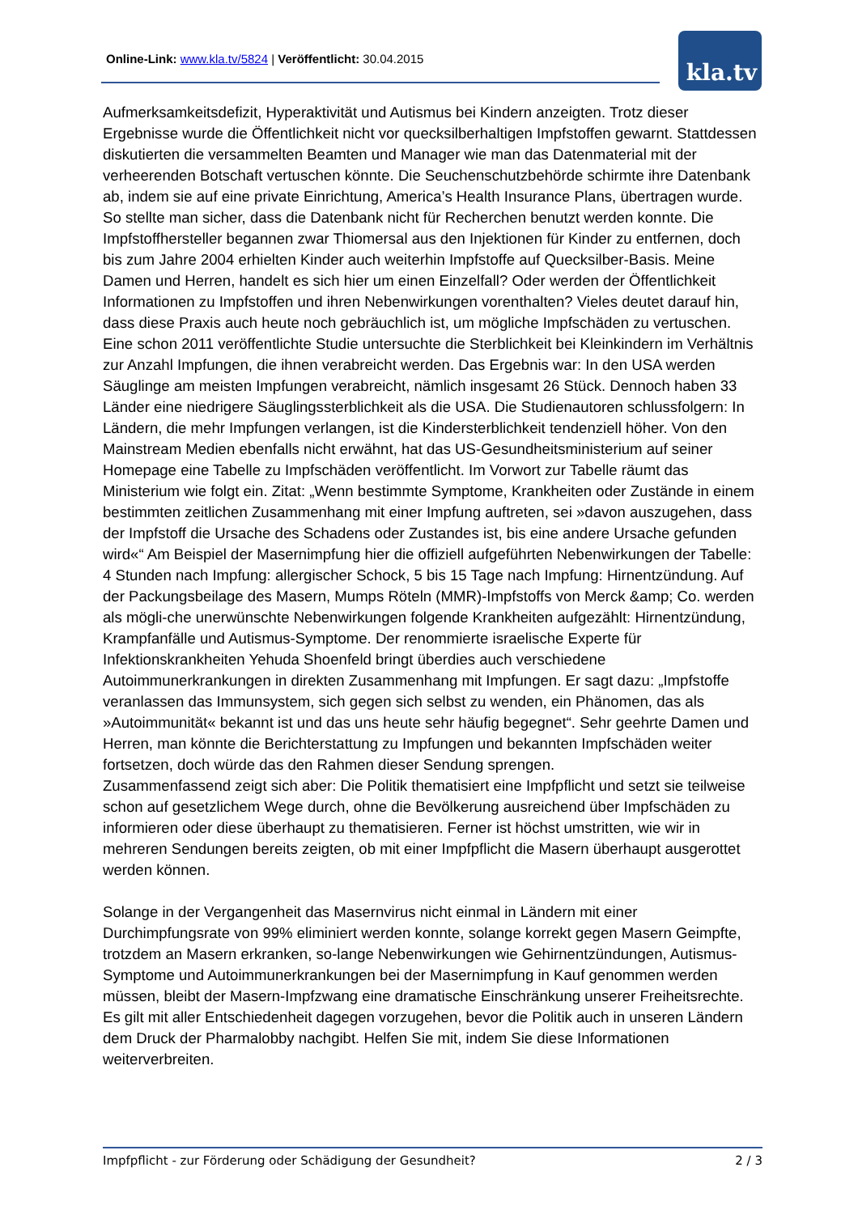Online-Link: www.kla.tv/5824 | Veröffentlicht: 30.04.2015 kla.tv
Aufmerksamkeitsdefizit, Hyperaktivität und Autismus bei Kindern anzeigten. Trotz dieser Ergebnisse wurde die Öffentlichkeit nicht vor quecksilberhaltigen Impfstoffen gewarnt. Stattdessen diskutierten die versammelten Beamten und Manager wie man das Datenmaterial mit der verheerenden Botschaft vertuschen könnte. Die Seuchenschutzbehörde schirmte ihre Datenbank ab, indem sie auf eine private Einrichtung, America’s Health Insurance Plans, übertragen wurde. So stellte man sicher, dass die Datenbank nicht für Recherchen benutzt werden konnte. Die Impfstoffhersteller begannen zwar Thiomersal aus den Injektionen für Kinder zu entfernen, doch bis zum Jahre 2004 erhielten Kinder auch weiterhin Impfstoffe auf Quecksilber-Basis. Meine Damen und Herren, handelt es sich hier um einen Einzelfall? Oder werden der Öffentlichkeit Informationen zu Impfstoffen und ihren Nebenwirkungen vorenthalten? Vieles deutet darauf hin, dass diese Praxis auch heute noch gebräuchlich ist, um mögliche Impfschäden zu vertuschen. Eine schon 2011 veröffentlichte Studie untersuchte die Sterblichkeit bei Kleinkindern im Verhältnis zur Anzahl Impfungen, die ihnen verabreicht werden. Das Ergebnis war: In den USA werden Säuglinge am meisten Impfungen verabreicht, nämlich insgesamt 26 Stück. Dennoch haben 33 Länder eine niedrigere Säuglingssterblichkeit als die USA. Die Studienautoren schlussfolgern: In Ländern, die mehr Impfungen verlangen, ist die Kindersterblichkeit tendenziell höher. Von den Mainstream Medien ebenfalls nicht erwähnt, hat das US-Gesundheitsministerium auf seiner Homepage eine Tabelle zu Impfschäden veröffentlicht. Im Vorwort zur Tabelle räumt das Ministerium wie folgt ein. Zitat: „Wenn bestimmte Symptome, Krankheiten oder Zustände in einem bestimmten zeitlichen Zusammenhang mit einer Impfung auftreten, sei »davon auszugehen, dass der Impfstoff die Ursache des Schadens oder Zustandes ist, bis eine andere Ursache gefunden wird«“ Am Beispiel der Masernimpfung hier die offiziell aufgeführten Nebenwirkungen der Tabelle: 4 Stunden nach Impfung: allergischer Schock, 5 bis 15 Tage nach Impfung: Hirnentzündung. Auf der Packungsbeilage des Masern, Mumps Röteln (MMR)-Impfstoffs von Merck &amp; Co. werden als mögli-che unerwünschte Nebenwirkungen folgende Krankheiten aufgezählt: Hirnentzündung, Krampfanfälle und Autismus-Symptome. Der renommierte israelische Experte für Infektionskrankheiten Yehuda Shoenfeld bringt überdies auch verschiedene Autoimmunerkrankungen in direkten Zusammenhang mit Impfungen. Er sagt dazu: „Impfstoffe veranlassen das Immunsystem, sich gegen sich selbst zu wenden, ein Phänomen, das als »Autoimmunität« bekannt ist und das uns heute sehr häufig begegnet“. Sehr geehrte Damen und Herren, man könnte die Berichterstattung zu Impfungen und bekannten Impfschäden weiter fortsetzen, doch würde das den Rahmen dieser Sendung sprengen.
Zusammenfassend zeigt sich aber: Die Politik thematisiert eine Impfpflicht und setzt sie teilweise schon auf gesetzlichem Wege durch, ohne die Bevölkerung ausreichend über Impfschäden zu informieren oder diese überhaupt zu thematisieren. Ferner ist höchst umstritten, wie wir in mehreren Sendungen bereits zeigten, ob mit einer Impfpflicht die Masern überhaupt ausgerottet werden können.
Solange in der Vergangenheit das Masernvirus nicht einmal in Ländern mit einer Durchimpfungsrate von 99% eliminiert werden konnte, solange korrekt gegen Masern Geimpfte, trotzdem an Masern erkranken, so-lange Nebenwirkungen wie Gehirnentzündungen, Autismus-Symptome und Autoimmunerkrankungen bei der Masernimpfung in Kauf genommen werden müssen, bleibt der Masern-Impfzwang eine dramatische Einschränkung unserer Freiheitsrechte. Es gilt mit aller Entschiedenheit dagegen vorzugehen, bevor die Politik auch in unseren Ländern dem Druck der Pharmalobby nachgibt. Helfen Sie mit, indem Sie diese Informationen weiterverbreiten.
Impfpflicht - zur Förderung oder Schädigung der Gesundheit? 2 / 3